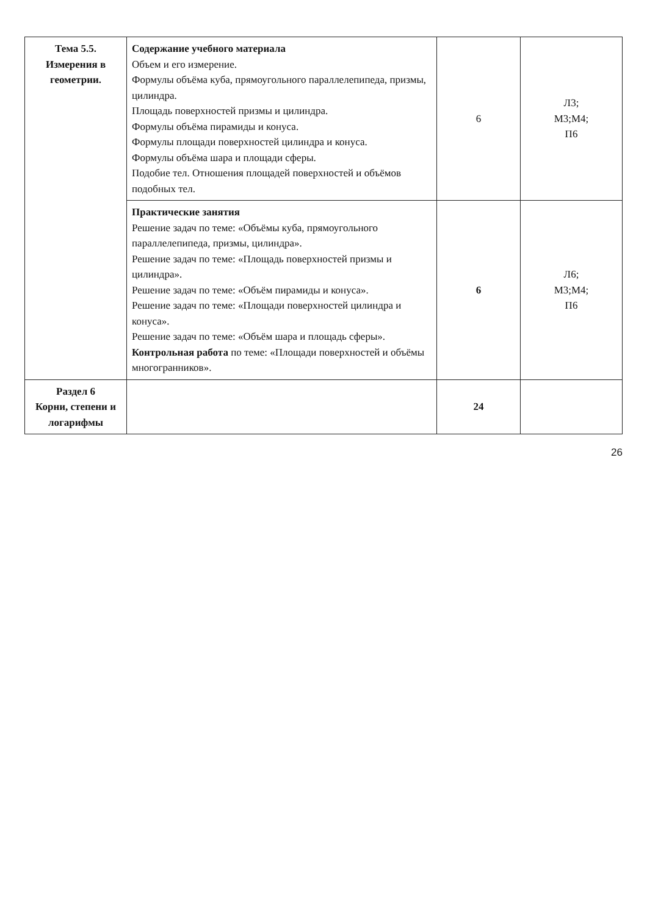| Тема 5.5. Измерения в геометрии. | Содержание учебного материала Объем и его измерение. Формулы объёма куба, прямоугольного параллелепипеда, призмы, цилиндра. Площадь поверхностей призмы и цилиндра. Формулы объёма пирамиды и конуса. Формулы площади поверхностей цилиндра и конуса. Формулы объёма шара и площади сферы. Подобие тел. Отношения площадей поверхностей и объёмов подобных тел. | 6 | Л3; М3;М4; П6 |
| | Практические занятия Решение задач по теме: «Объёмы куба, прямоугольного параллелепипеда, призмы, цилиндра». Решение задач по теме: «Площадь поверхностей призмы и цилиндра». Решение задач по теме: «Объём пирамиды и конуса». Решение задач по теме: «Площади поверхностей цилиндра и конуса». Решение задач по теме: «Объём шара и площадь сферы». Контрольная работа по теме: «Площади поверхностей и объёмы многогранников». | 6 | Л6; М3;М4; П6 |
| Раздел 6 Корни, степени и логарифмы | | 24 | |
26